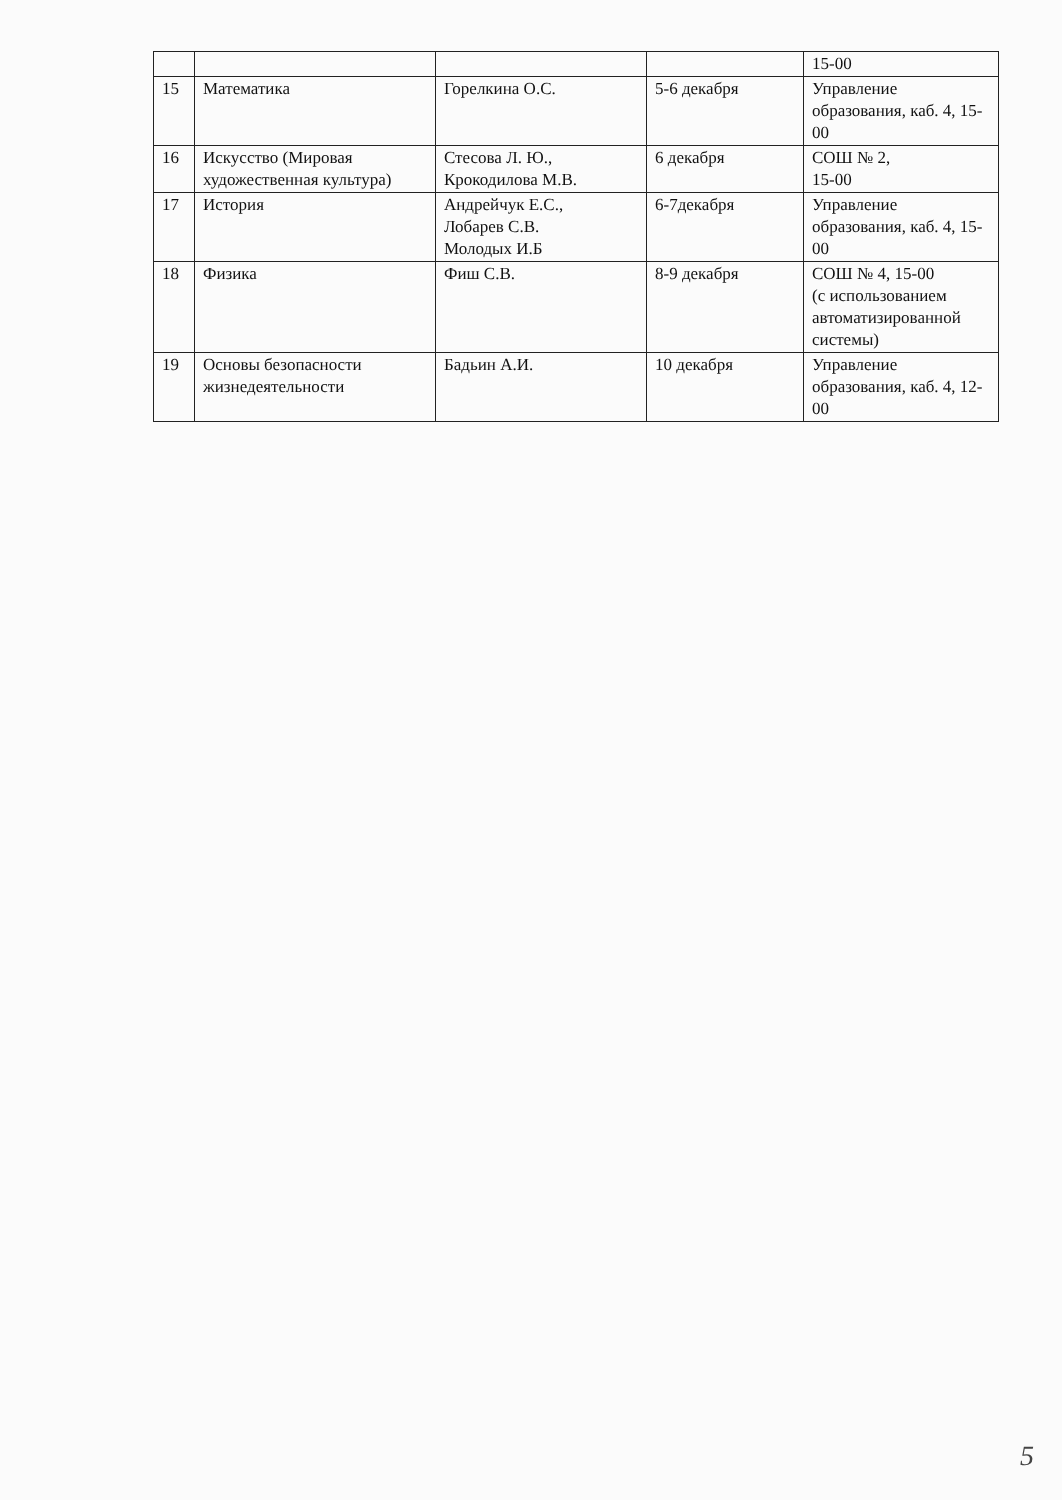| | | | | 15-00 |
| 15 | Математика | Горелкина О.С. | 5-6 декабря | Управление образования, каб. 4, 15-00 |
| 16 | Искусство (Мировая художественная культура) | Стесова Л. Ю., Крокодилова М.В. | 6 декабря | СОШ № 2, 15-00 |
| 17 | История | Андрейчук Е.С., Лобарев С.В. Молодых И.Б | 6-7декабря | Управление образования, каб. 4, 15-00 |
| 18 | Физика | Фиш С.В. | 8-9 декабря | СОШ № 4, 15-00 (с использованием автоматизированной системы) |
| 19 | Основы безопасности жизнедеятельности | Бадьин А.И. | 10 декабря | Управление образования, каб. 4, 12-00 |
5